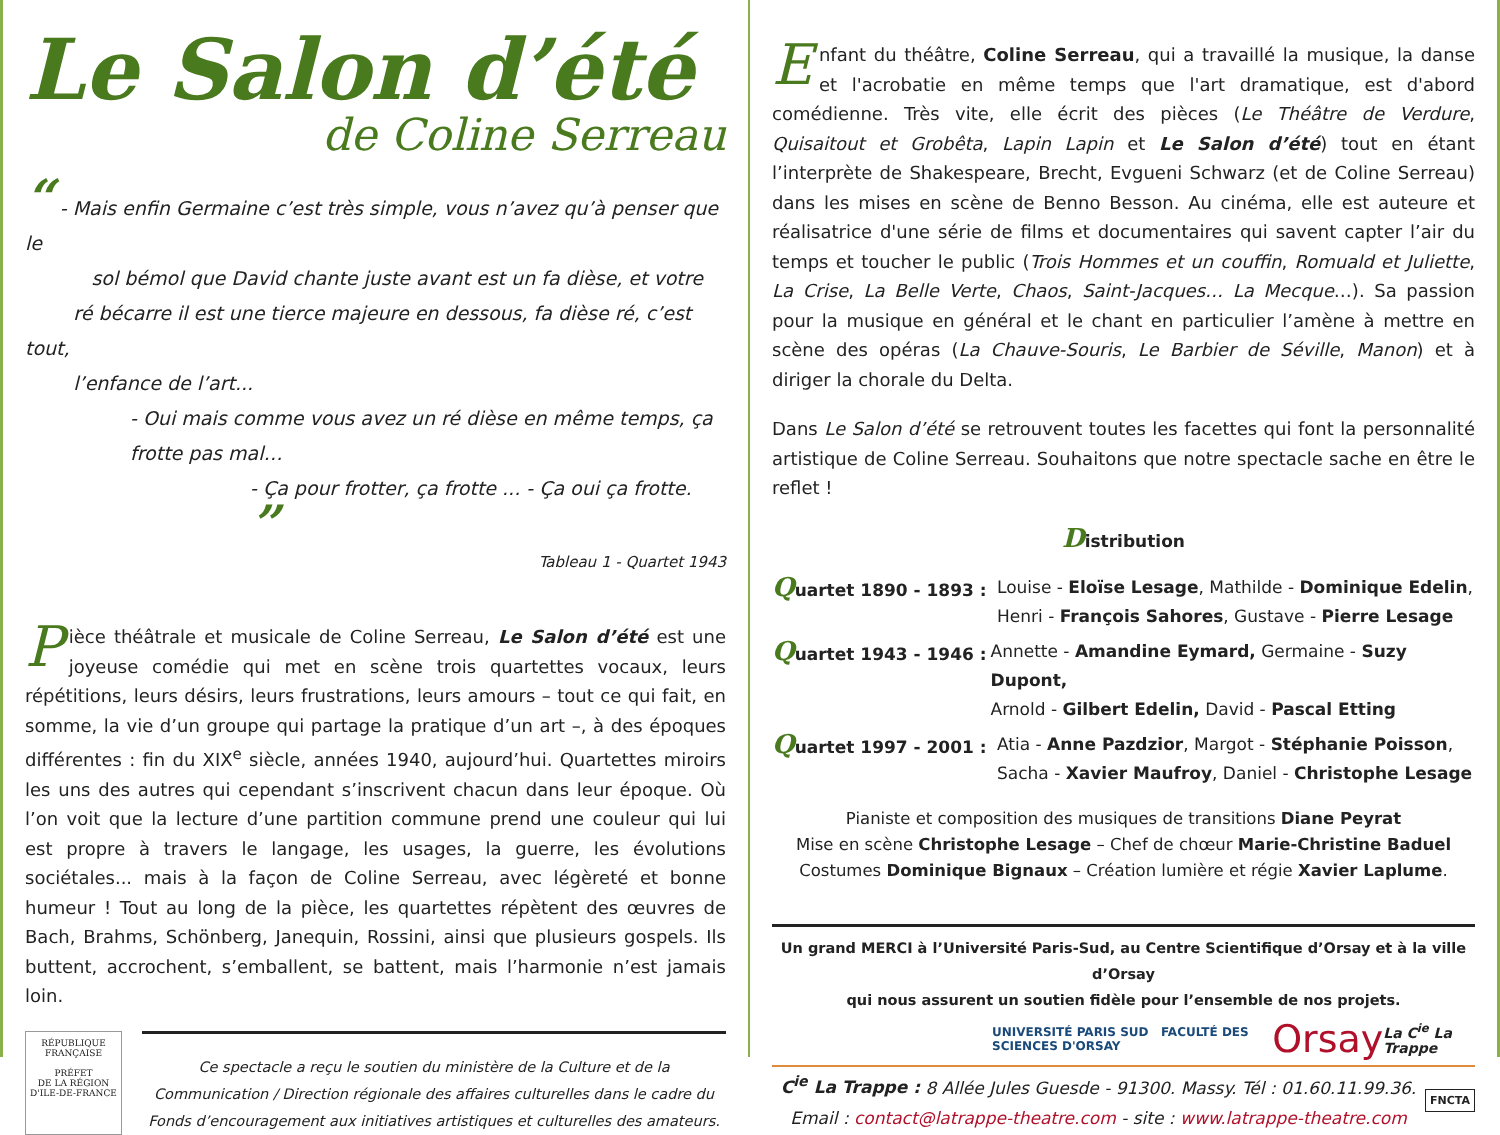Le Salon d’été
de Coline Serreau
“ - Mais enfin Germaine c’est très simple, vous n’avez qu’à penser que le
sol bémol que David chante juste avant est un fa dièse, et votre
ré bécarre il est une tierce majeure en dessous, fa dièse ré, c’est tout,
l’enfance de l’art...
- Oui mais comme vous avez un ré dièse en même temps, ça
frotte pas mal…
- Ça pour frotter, ça frotte ... - Ça oui ça frotte. ”
Tableau 1 - Quartet 1943
Pièce théâtrale et musicale de Coline Serreau, Le Salon d’été est une joyeuse comédie qui met en scène trois quartettes vocaux, leurs répétitions, leurs désirs, leurs frustrations, leurs amours – tout ce qui fait, en somme, la vie d’un groupe qui partage la pratique d’un art –, à des époques différentes : fin du XIX<sup>e</sup> siècle, années 1940, aujourd’hui. Quartettes miroirs les uns des autres qui cependant s’inscrivent chacun dans leur époque. Où l’on voit que la lecture d’une partition commune prend une couleur qui lui est propre à travers le langage, les usages, la guerre, les évolutions sociétales... mais à la façon de Coline Serreau, avec légèreté et bonne humeur ! Tout au long de la pièce, les quartettes répètent des œuvres de Bach, Brahms, Schönberg, Janequin, Rossini, ainsi que plusieurs gospels. Ils buttent, accrochent, s’emballent, se battent, mais l’harmonie n’est jamais loin.
RÉPUBLIQUE FRANÇAISE
PRÉFET
DE LA RÉGION
D'ILE-DE-FRANCE
Ce spectacle a reçu le soutien du ministère de la Culture et de la Communication / Direction régionale des affaires culturelles dans le cadre du Fonds d’encouragement aux initiatives artistiques et culturelles des amateurs.
Enfant du théâtre, Coline Serreau, qui a travaillé la musique, la danse et l'acrobatie en même temps que l'art dramatique, est d'abord comédienne. Très vite, elle écrit des pièces (Le Théâtre de Verdure, Quisaitout et Grobêta, Lapin Lapin et Le Salon d’été) tout en étant l’interprète de Shakespeare, Brecht, Evgueni Schwarz (et de Coline Serreau) dans les mises en scène de Benno Besson. Au cinéma, elle est auteure et réalisatrice d'une série de films et documentaires qui savent capter l’air du temps et toucher le public (Trois Hommes et un couffin, Romuald et Juliette, La Crise, La Belle Verte, Chaos, Saint-Jacques… La Mecque…). Sa passion pour la musique en général et le chant en particulier l’amène à mettre en scène des opéras (La Chauve-Souris, Le Barbier de Séville, Manon) et à diriger la chorale du Delta.
Dans Le Salon d’été se retrouvent toutes les facettes qui font la personnalité artistique de Coline Serreau. Souhaitons que notre spectacle sache en être le reflet !
Distribution
Quartet 1890 - 1893 : Louise - Eloïse Lesage, Mathilde - Dominique Edelin,
Henri - François Sahores, Gustave - Pierre Lesage
Quartet 1943 - 1946 : Annette - Amandine Eymard, Germaine - Suzy Dupont,
Arnold - Gilbert Edelin, David - Pascal Etting
Quartet 1997 - 2001 : Atia - Anne Pazdzior, Margot - Stéphanie Poisson,
Sacha - Xavier Maufroy, Daniel - Christophe Lesage
Pianiste et composition des musiques de transitions Diane Peyrat
Mise en scène Christophe Lesage – Chef de chœur Marie-Christine Baduel
Costumes Dominique Bignaux – Création lumière et régie Xavier Laplume.
Un grand MERCI à l’Université Paris-Sud, au Centre Scientifique d’Orsay et à la ville d’Orsay
qui nous assurent un soutien fidèle pour l’ensemble de nos projets.
UNIVERSITÉ PARIS SUD FACULTÉ DES SCIENCES D'ORSAY Orsay La C<sup>ie</sup> La Trappe
C<sup>ie</sup> La Trappe : 8 Allée Jules Guesde - 91300. Massy. Tél : 01.60.11.99.36.
Email : contact@latrappe-theatre.com - site : www.latrappe-theatre.com
FNCTA